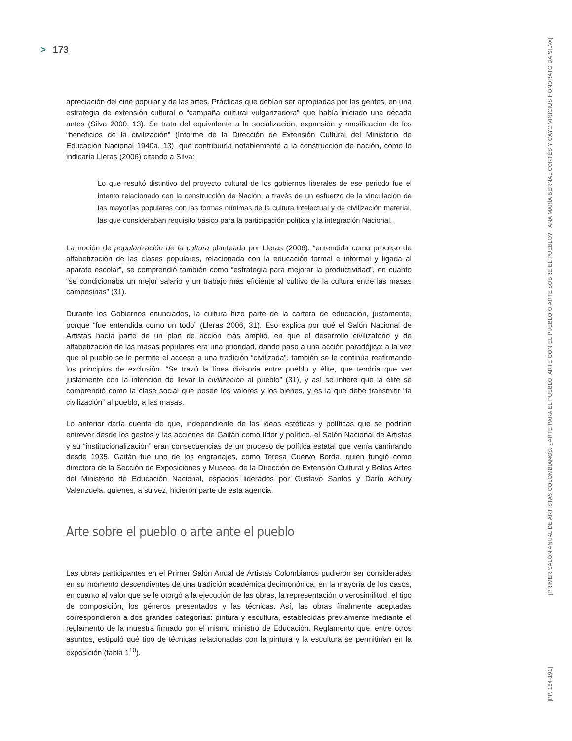> 173
apreciación del cine popular y de las artes. Prácticas que debían ser apropiadas por las gentes, en una estrategia de extensión cultural o “campaña cultural vulgarizadora” que había iniciado una década antes (Silva 2000, 13). Se trata del equivalente a la socialización, expansión y masificación de los “beneficios de la civilización” (Informe de la Dirección de Extensión Cultural del Ministerio de Educación Nacional 1940a, 13), que contribuiría notablemente a la construcción de nación, como lo indicaría Lleras (2006) citando a Silva:
Lo que resultó distintivo del proyecto cultural de los gobiernos liberales de ese periodo fue el intento relacionado con la construcción de Nación, a través de un esfuerzo de la vinculación de las mayorías populares con las formas mínimas de la cultura intelectual y de civilización material, las que consideraban requisito básico para la participación política y la integración Nacional.
La noción de popularización de la cultura planteada por Lleras (2006), “entendida como proceso de alfabetización de las clases populares, relacionada con la educación formal e informal y ligada al aparato escolar”, se comprendió también como “estrategia para mejorar la productividad”, en cuanto “se condicionaba un mejor salario y un trabajo más eficiente al cultivo de la cultura entre las masas campesinas” (31).
Durante los Gobiernos enunciados, la cultura hizo parte de la cartera de educación, justamente, porque “fue entendida como un todo” (Lleras 2006, 31). Eso explica por qué el Salón Nacional de Artistas hacía parte de un plan de acción más amplio, en que el desarrollo civilizatorio y de alfabetización de las masas populares era una prioridad, dando paso a una acción paradójica: a la vez que al pueblo se le permite el acceso a una tradición “civilizada”, también se le continúa reafirmando los principios de exclusión. “Se trazó la línea divisoria entre pueblo y élite, que tendría que ver justamente con la intención de llevar la civilización al pueblo” (31), y así se infiere que la élite se comprendió como la clase social que posee los valores y los bienes, y es la que debe transmitir “la civilización” al pueblo, a las masas.
Lo anterior daría cuenta de que, independiente de las ideas estéticas y políticas que se podrían entrever desde los gestos y las acciones de Gaitán como líder y político, el Salón Nacional de Artistas y su “institucionalización” eran consecuencias de un proceso de política estatal que venía caminando desde 1935. Gaitán fue uno de los engranajes, como Teresa Cuervo Borda, quien fungió como directora de la Sección de Exposiciones y Museos, de la Dirección de Extensión Cultural y Bellas Artes del Ministerio de Educación Nacional, espacios liderados por Gustavo Santos y Darío Achury Valenzuela, quienes, a su vez, hicieron parte de esta agencia.
Arte sobre el pueblo o arte ante el pueblo
Las obras participantes en el Primer Salón Anual de Artistas Colombianos pudieron ser consideradas en su momento descendientes de una tradición académica decimonónica, en la mayoría de los casos, en cuanto al valor que se le otorgó a la ejecución de las obras, la representación o verosimilitud, el tipo de composición, los géneros presentados y las técnicas. Así, las obras finalmente aceptadas correspondieron a dos grandes categorías: pintura y escultura, establecidas previamente mediante el reglamento de la muestra firmado por el mismo ministro de Educación. Reglamento que, entre otros asuntos, estipuló qué tipo de técnicas relacionadas con la pintura y la escultura se permitirían en la exposición (tabla 1<sup>10</sup>).
[PRIMER SALÓN ANUAL DE ARTISTAS COLOMBIANOS: ¿ARTE PARA EL PUEBLO, ARTE CON EL PUEBLO O ARTE SOBRE EL PUEBLO? · ANA MARÍA BERNAL CORTÉS Y CAYO VINICIUS HONORATO DA SILVA]
[PP. 164-191]